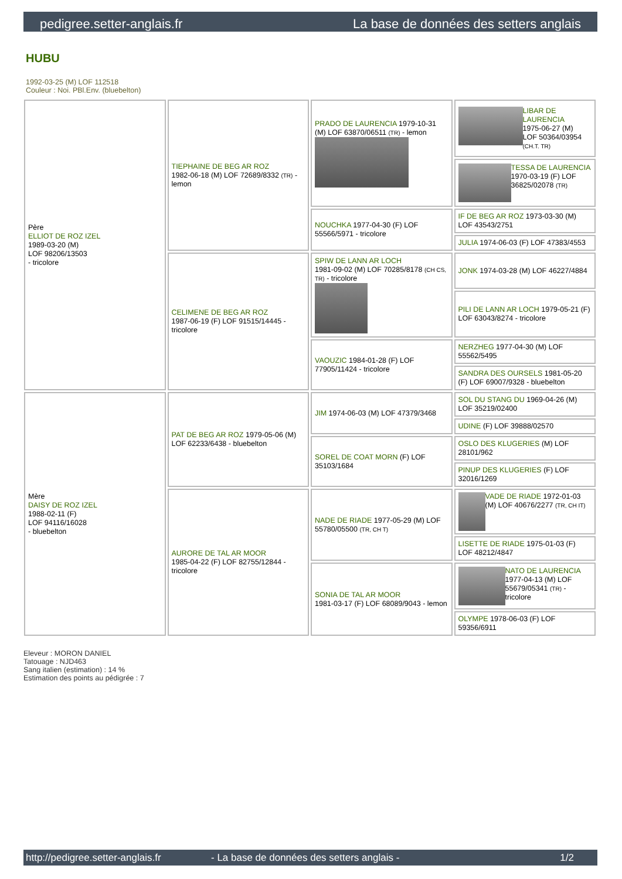pedigree.setter-anglais.fr La base de données des setters anglais
HUBU
1992-03-25 (M) LOF 112518
Couleur : Noi. PBl.Env. (bluebelton)
| Père ELLIOT DE ROZ IZEL 1989-03-20 (M) LOF 98206/13503 - tricolore | TIEPHAINE DE BEG AR ROZ 1982-06-18 (M) LOF 72689/8332 (TR) - lemon | PRADO DE LAURENCIA 1979-10-31 (M) LOF 63870/06511 (TR) - lemon | LIBAR DE LAURENCIA 1975-06-27 (M) LOF 50364/03954 (CH.T. TR) |
| | | | TESSA DE LAURENCIA 1970-03-19 (F) LOF 36825/02078 (TR) |
| | | NOUCHKA 1977-04-30 (F) LOF 55566/5971 - tricolore | IF DE BEG AR ROZ 1973-03-30 (M) LOF 43543/2751 |
| | | | JULIA 1974-06-03 (F) LOF 47383/4553 |
| | CELIMENE DE BEG AR ROZ 1987-06-19 (F) LOF 91515/14445 - tricolore | SPIW DE LANN AR LOCH 1981-09-02 (M) LOF 70285/8178 (CH CS, TR) - tricolore | JONK 1974-03-28 (M) LOF 46227/4884 |
| | | | PILI DE LANN AR LOCH 1979-05-21 (F) LOF 63043/8274 - tricolore |
| | | VAOUZIC 1984-01-28 (F) LOF 77905/11424 - tricolore | NERZHEG 1977-04-30 (M) LOF 55562/5495 |
| | | | SANDRA DES OURSELS 1981-05-20 (F) LOF 69007/9328 - bluebelton |
| Mère DAISY DE ROZ IZEL 1988-02-11 (F) LOF 94116/16028 - bluebelton | PAT DE BEG AR ROZ 1979-05-06 (M) LOF 62233/6438 - bluebelton | JIM 1974-06-03 (M) LOF 47379/3468 | SOL DU STANG DU 1969-04-26 (M) LOF 35219/02400 |
| | | | UDINE (F) LOF 39888/02570 |
| | | SOREL DE COAT MORN (F) LOF 35103/1684 | OSLO DES KLUGERIES (M) LOF 28101/962 |
| | | | PINUP DES KLUGERIES (F) LOF 32016/1269 |
| | AURORE DE TAL AR MOOR 1985-04-22 (F) LOF 82755/12844 - tricolore | NADE DE RIADE 1977-05-29 (M) LOF 55780/05500 (TR, CH T) | VADE DE RIADE 1972-01-03 (M) LOF 40676/2277 (TR, CH IT) |
| | | | LISETTE DE RIADE 1975-01-03 (F) LOF 48212/4847 |
| | | SONIA DE TAL AR MOOR 1981-03-17 (F) LOF 68089/9043 - lemon | NATO DE LAURENCIA 1977-04-13 (M) LOF 55679/05341 (TR) - tricolore |
| | | | OLYMPE 1978-06-03 (F) LOF 59356/6911 |
Eleveur : MORON DANIEL
Tatouage : NJD463
Sang italien (estimation) : 14 %
Estimation des points au pédigrée : 7
http://pedigree.setter-anglais.fr - La base de données des setters anglais - 1/2